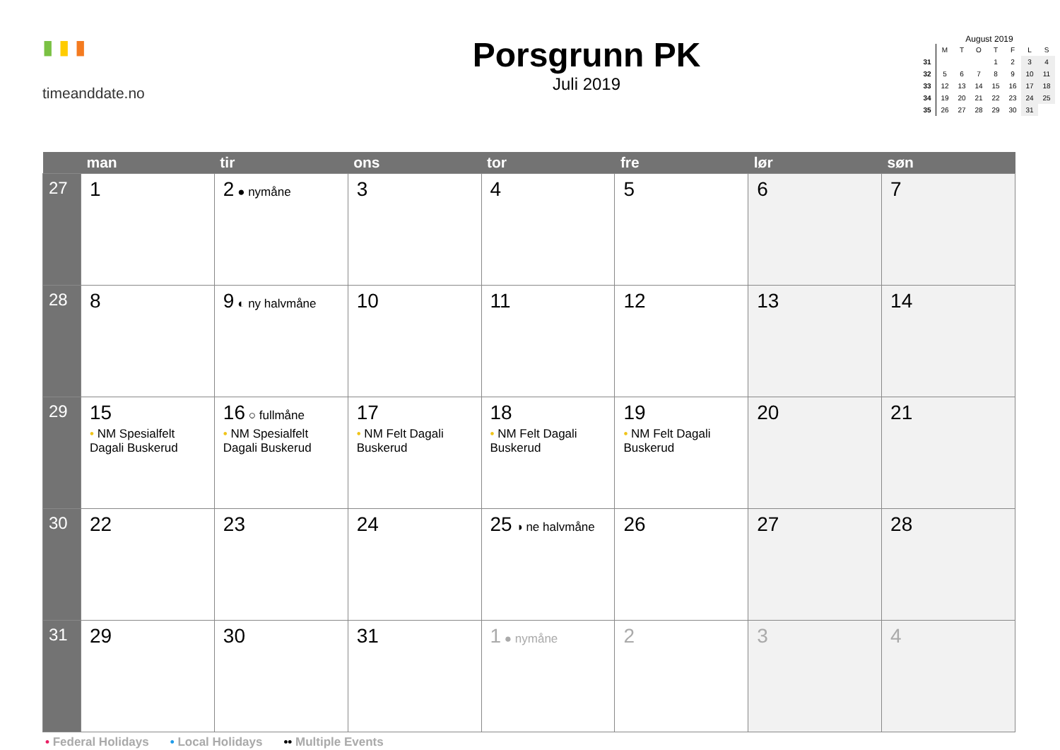▮ ▮ ▮
timeanddate.no
Porsgrunn PK
Juli 2019
August 2019
| | M | T | O | T | F | L | S |
| 31 | | | | 1 | 2 | 3 | 4 |
| 32 | 5 | 6 | 7 | 8 | 9 | 10 | 11 |
| 33 | 12 | 13 | 14 | 15 | 16 | 17 | 18 |
| 34 | 19 | 20 | 21 | 22 | 23 | 24 | 25 |
| 35 | 26 | 27 | 28 | 29 | 30 | 31 | |
| | man | tir | ons | tor | fre | lør | søn |
| --- | --- | --- | --- | --- | --- | --- | --- |
| 27 | 1 | 2 ● nymåne | 3 | 4 | 5 | 6 | 7 |
| 28 | 8 | 9 ◐ ny halvmåne | 10 | 11 | 12 | 13 | 14 |
| 29 | 15 • NM Spesialfelt Dagali Buskerud | 16 ○ fullmåne • NM Spesialfelt Dagali Buskerud | 17 • NM Felt Dagali Buskerud | 18 • NM Felt Dagali Buskerud | 19 • NM Felt Dagali Buskerud | 20 | 21 |
| 30 | 22 | 23 | 24 | 25 ◑ ne halvmåne | 26 | 27 | 28 |
| 31 | 29 | 30 | 31 | 1 ● nymåne | 2 | 3 | 4 |
• Federal Holidays • Local Holidays •• Multiple Events